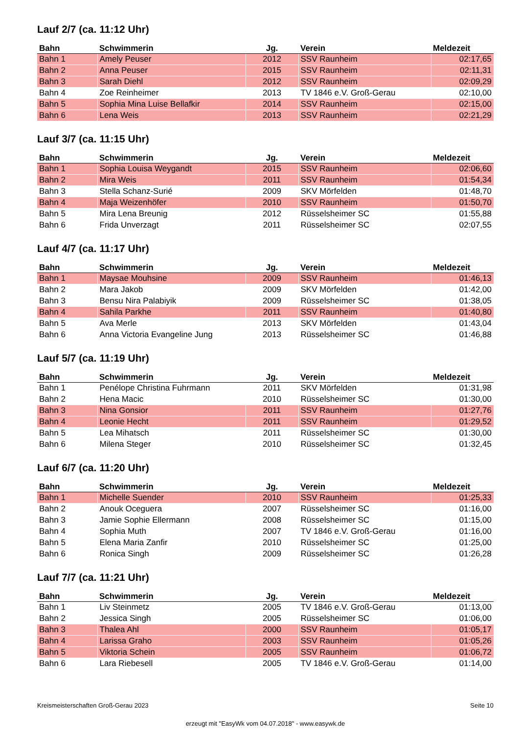Lauf 2/7 (ca. 11:12 Uhr)
| Bahn | Schwimmerin | Jg. | Verein | Meldezeit |
| --- | --- | --- | --- | --- |
| Bahn 1 | Amely Peuser | 2012 | SSV Raunheim | 02:17,65 |
| Bahn 2 | Anna Peuser | 2015 | SSV Raunheim | 02:11,31 |
| Bahn 3 | Sarah Diehl | 2012 | SSV Raunheim | 02:09,29 |
| Bahn 4 | Zoe Reinheimer | 2013 | TV 1846 e.V. Groß-Gerau | 02:10,00 |
| Bahn 5 | Sophia Mina Luise Bellafkir | 2014 | SSV Raunheim | 02:15,00 |
| Bahn 6 | Lena Weis | 2013 | SSV Raunheim | 02:21,29 |
Lauf 3/7 (ca. 11:15 Uhr)
| Bahn | Schwimmerin | Jg. | Verein | Meldezeit |
| --- | --- | --- | --- | --- |
| Bahn 1 | Sophia Louisa Weygandt | 2015 | SSV Raunheim | 02:06,60 |
| Bahn 2 | Mira Weis | 2011 | SSV Raunheim | 01:54,34 |
| Bahn 3 | Stella Schanz-Surié | 2009 | SKV Mörfelden | 01:48,70 |
| Bahn 4 | Maja Weizenhöfer | 2010 | SSV Raunheim | 01:50,70 |
| Bahn 5 | Mira Lena Breunig | 2012 | Rüsselsheimer SC | 01:55,88 |
| Bahn 6 | Frida Unverzagt | 2011 | Rüsselsheimer SC | 02:07,55 |
Lauf 4/7 (ca. 11:17 Uhr)
| Bahn | Schwimmerin | Jg. | Verein | Meldezeit |
| --- | --- | --- | --- | --- |
| Bahn 1 | Maysae Mouhsine | 2009 | SSV Raunheim | 01:46,13 |
| Bahn 2 | Mara Jakob | 2009 | SKV Mörfelden | 01:42,00 |
| Bahn 3 | Bensu Nira Palabiyik | 2009 | Rüsselsheimer SC | 01:38,05 |
| Bahn 4 | Sahila Parkhe | 2011 | SSV Raunheim | 01:40,80 |
| Bahn 5 | Ava Merle | 2013 | SKV Mörfelden | 01:43,04 |
| Bahn 6 | Anna Victoria Evangeline Jung | 2013 | Rüsselsheimer SC | 01:46,88 |
Lauf 5/7 (ca. 11:19 Uhr)
| Bahn | Schwimmerin | Jg. | Verein | Meldezeit |
| --- | --- | --- | --- | --- |
| Bahn 1 | Penélope Christina Fuhrmann | 2011 | SKV Mörfelden | 01:31,98 |
| Bahn 2 | Hena Macic | 2010 | Rüsselsheimer SC | 01:30,00 |
| Bahn 3 | Nina Gonsior | 2011 | SSV Raunheim | 01:27,76 |
| Bahn 4 | Leonie Hecht | 2011 | SSV Raunheim | 01:29,52 |
| Bahn 5 | Lea Mihatsch | 2011 | Rüsselsheimer SC | 01:30,00 |
| Bahn 6 | Milena Steger | 2010 | Rüsselsheimer SC | 01:32,45 |
Lauf 6/7 (ca. 11:20 Uhr)
| Bahn | Schwimmerin | Jg. | Verein | Meldezeit |
| --- | --- | --- | --- | --- |
| Bahn 1 | Michelle Suender | 2010 | SSV Raunheim | 01:25,33 |
| Bahn 2 | Anouk Oceguera | 2007 | Rüsselsheimer SC | 01:16,00 |
| Bahn 3 | Jamie Sophie Ellermann | 2008 | Rüsselsheimer SC | 01:15,00 |
| Bahn 4 | Sophia Muth | 2007 | TV 1846 e.V. Groß-Gerau | 01:16,00 |
| Bahn 5 | Elena Maria Zanfir | 2010 | Rüsselsheimer SC | 01:25,00 |
| Bahn 6 | Ronica Singh | 2009 | Rüsselsheimer SC | 01:26,28 |
Lauf 7/7 (ca. 11:21 Uhr)
| Bahn | Schwimmerin | Jg. | Verein | Meldezeit |
| --- | --- | --- | --- | --- |
| Bahn 1 | Liv Steinmetz | 2005 | TV 1846 e.V. Groß-Gerau | 01:13,00 |
| Bahn 2 | Jessica Singh | 2005 | Rüsselsheimer SC | 01:06,00 |
| Bahn 3 | Thalea Ahl | 2000 | SSV Raunheim | 01:05,17 |
| Bahn 4 | Larissa Graho | 2003 | SSV Raunheim | 01:05,26 |
| Bahn 5 | Viktoria Schein | 2005 | SSV Raunheim | 01:06,72 |
| Bahn 6 | Lara Riebesell | 2005 | TV 1846 e.V. Groß-Gerau | 01:14,00 |
Kreismeisterschaften Groß-Gerau 2023 Seite 10
erzeugt mit "EasyWk vom 04.07.2018" - www.easywk.de